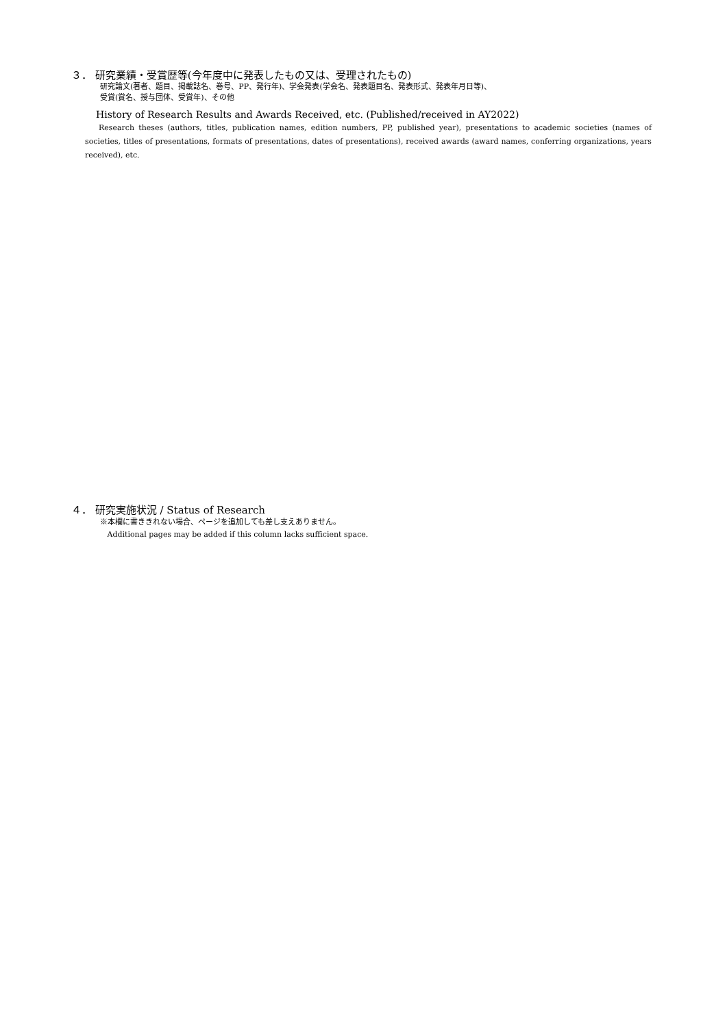３． 研究業績・受賞歴等(今年度中に発表したもの又は、受理されたもの)
研究論文(著者、題目、掲載誌名、巻号、PP、発行年)、学会発表(学会名、発表題目名、発表形式、発表年月日等)、
受賞(賞名、授与団体、受賞年)、その他
History of Research Results and Awards Received, etc. (Published/received in AY2022)
Research theses (authors, titles, publication names, edition numbers, PP, published year), presentations to academic societies (names of societies, titles of presentations, formats of presentations, dates of presentations), received awards (award names, conferring organizations, years received), etc.
４． 研究実施状況 / Status of Research
※本欄に書ききれない場合、ページを追加しても差し支えありません。
Additional pages may be added if this column lacks sufficient space.